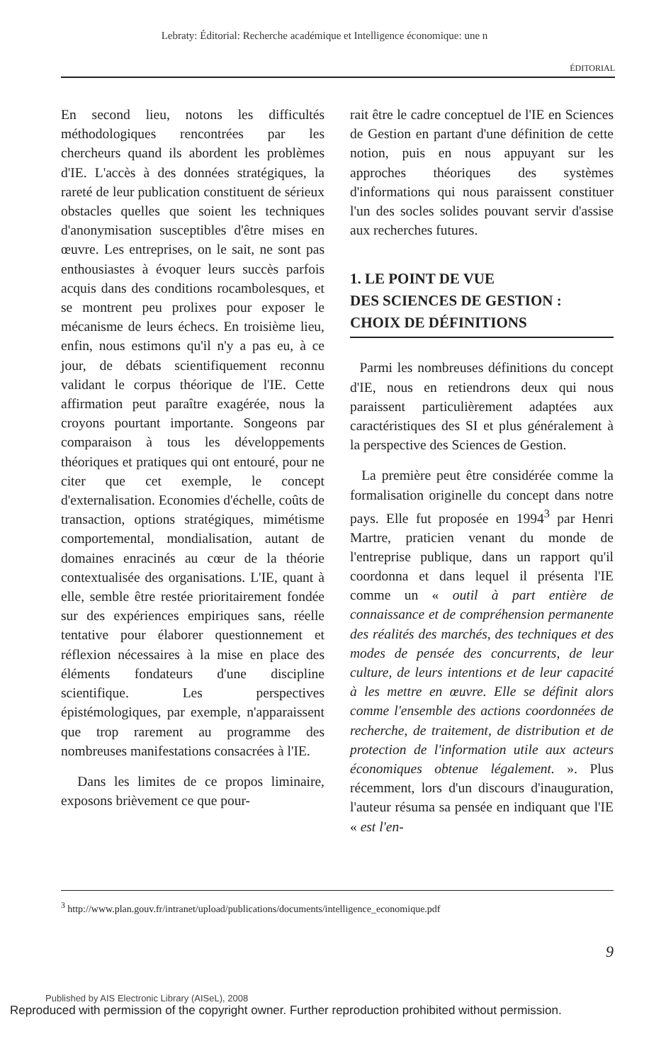Lebraty: Éditorial: Recherche académique et Intelligence économique: une n
ÉDITORIAL
En second lieu, notons les difficultés méthodologiques rencontrées par les chercheurs quand ils abordent les problèmes d'IE. L'accès à des données stratégiques, la rareté de leur publication constituent de sérieux obstacles quelles que soient les techniques d'anonymisation susceptibles d'être mises en œuvre. Les entreprises, on le sait, ne sont pas enthousiastes à évoquer leurs succès parfois acquis dans des conditions rocambolesques, et se montrent peu prolixes pour exposer le mécanisme de leurs échecs. En troisième lieu, enfin, nous estimons qu'il n'y a pas eu, à ce jour, de débats scientifiquement reconnu validant le corpus théorique de l'IE. Cette affirmation peut paraître exagérée, nous la croyons pourtant importante. Songeons par comparaison à tous les développements théoriques et pratiques qui ont entouré, pour ne citer que cet exemple, le concept d'externalisation. Economies d'échelle, coûts de transaction, options stratégiques, mimétisme comportemental, mondialisation, autant de domaines enracinés au cœur de la théorie contextualisée des organisations. L'IE, quant à elle, semble être restée prioritairement fondée sur des expériences empiriques sans, réelle tentative pour élaborer questionnement et réflexion nécessaires à la mise en place des éléments fondateurs d'une discipline scientifique. Les perspectives épistémologiques, par exemple, n'apparaissent que trop rarement au programme des nombreuses manifestations consacrées à l'IE.
Dans les limites de ce propos liminaire, exposons brièvement ce que pour-
rait être le cadre conceptuel de l'IE en Sciences de Gestion en partant d'une définition de cette notion, puis en nous appuyant sur les approches théoriques des systèmes d'informations qui nous paraissent constituer l'un des socles solides pouvant servir d'assise aux recherches futures.
1. LE POINT DE VUE
DES SCIENCES DE GESTION :
CHOIX DE DÉFINITIONS
Parmi les nombreuses définitions du concept d'IE, nous en retiendrons deux qui nous paraissent particulièrement adaptées aux caractéristiques des SI et plus généralement à la perspective des Sciences de Gestion.
La première peut être considérée comme la formalisation originelle du concept dans notre pays. Elle fut proposée en 1994<sup>3</sup> par Henri Martre, praticien venant du monde de l'entreprise publique, dans un rapport qu'il coordonna et dans lequel il présenta l'IE comme un « outil à part entière de connaissance et de compréhension permanente des réalités des marchés, des techniques et des modes de pensée des concurrents, de leur culture, de leurs intentions et de leur capacité à les mettre en œuvre. Elle se définit alors comme l'ensemble des actions coordonnées de recherche, de traitement, de distribution et de protection de l'information utile aux acteurs économiques obtenue légalement. ». Plus récemment, lors d'un discours d'inauguration, l'auteur résuma sa pensée en indiquant que l'IE « est l'en-
<sup>3</sup> http://www.plan.gouv.fr/intranet/upload/publications/documents/intelligence_economique.pdf
9
Published by AIS Electronic Library (AISeL), 2008
Reproduced with permission of the copyright owner. Further reproduction prohibited without permission.